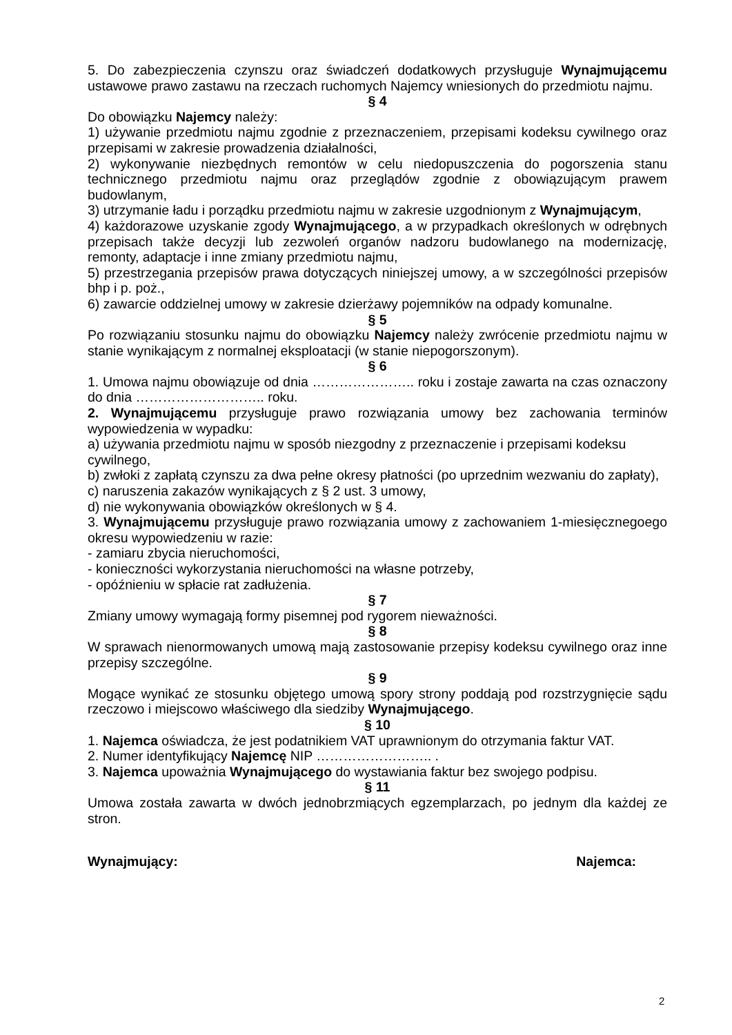5. Do zabezpieczenia czynszu oraz świadczeń dodatkowych przysługuje Wynajmującemu ustawowe prawo zastawu na rzeczach ruchomych Najemcy wniesionych do przedmiotu najmu.
§ 4
Do obowiązku Najemcy należy:
1) używanie przedmiotu najmu zgodnie z przeznaczeniem, przepisami kodeksu cywilnego oraz przepisami w zakresie prowadzenia działalności,
2) wykonywanie niezbędnych remontów w celu niedopuszczenia do pogorszenia stanu technicznego przedmiotu najmu oraz przeglądów zgodnie z obowiązującym prawem budowlanym,
3) utrzymanie ładu i porządku przedmiotu najmu w zakresie uzgodnionym z Wynajmującym,
4) każdorazowe uzyskanie zgody Wynajmującego, a w przypadkach określonych w odrębnych przepisach także decyzji lub zezwoleń organów nadzoru budowlanego na modernizację, remonty, adaptacje i inne zmiany przedmiotu najmu,
5) przestrzegania przepisów prawa dotyczących niniejszej umowy, a w szczególności przepisów bhp i p. poż.,
6) zawarcie oddzielnej umowy w zakresie dzierżawy pojemników na odpady komunalne.
§ 5
Po rozwiązaniu stosunku najmu do obowiązku Najemcy należy zwrócenie przedmiotu najmu w stanie wynikającym z normalnej eksploatacji (w stanie niepogorszonym).
§ 6
1. Umowa najmu obowiązuje od dnia ………………….. roku i zostaje zawarta na czas oznaczony do dnia ……………………….. roku.
2. Wynajmującemu przysługuje prawo rozwiązania umowy bez zachowania terminów wypowiedzenia w wypadku:
a) używania przedmiotu najmu w sposób niezgodny z przeznaczenie i przepisami kodeksu cywilnego,
b) zwłoki z zapłatą czynszu za dwa pełne okresy płatności (po uprzednim wezwaniu do zapłaty),
c) naruszenia zakazów wynikających z § 2 ust. 3 umowy,
d) nie wykonywania obowiązków określonych w § 4.
3. Wynajmującemu przysługuje prawo rozwiązania umowy z zachowaniem 1-miesięcznegoego okresu wypowiedzeniu w razie:
- zamiaru zbycia nieruchomości,
- konieczności wykorzystania nieruchomości na własne potrzeby,
- opóźnieniu w spłacie rat zadłużenia.
§ 7
Zmiany umowy wymagają formy pisemnej pod rygorem nieważności.
§ 8
W sprawach nienormowanych umową mają zastosowanie przepisy kodeksu cywilnego oraz inne przepisy szczególne.
§ 9
Mogące wynikać ze stosunku objętego umową spory strony poddają pod rozstrzygnięcie sądu rzeczowo i miejscowo właściwego dla siedziby Wynajmującego.
§ 10
1. Najemca oświadcza, że jest podatnikiem VAT uprawnionym do otrzymania faktur VAT.
2. Numer identyfikujący Najemcę NIP …………………….. .
3. Najemca upoważnia Wynajmującego do wystawiania faktur bez swojego podpisu.
§ 11
Umowa została zawarta w dwóch jednobrzmiących egzemplarzach, po jednym dla każdej ze stron.
Wynajmujący: Najemca:
2